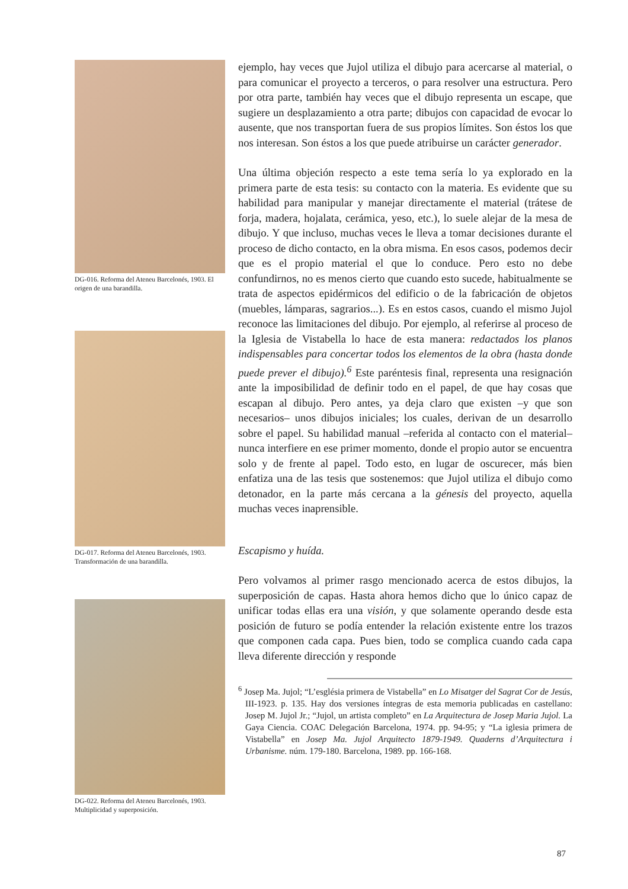DG-016. Reforma del Ateneu Barcelonés, 1903. El origen de una barandilla.
DG-017. Reforma del Ateneu Barcelonés, 1903. Transformación de una barandilla.
DG-022. Reforma del Ateneu Barcelonés, 1903. Multiplicidad y superposición.
ejemplo, hay veces que Jujol utiliza el dibujo para acercarse al material, o para comunicar el proyecto a terceros, o para resolver una estructura. Pero por otra parte, también hay veces que el dibujo representa un escape, que sugiere un desplazamiento a otra parte; dibujos con capacidad de evocar lo ausente, que nos transportan fuera de sus propios límites. Son éstos los que nos interesan. Son éstos a los que puede atribuirse un carácter generador.
Una última objeción respecto a este tema sería lo ya explorado en la primera parte de esta tesis: su contacto con la materia. Es evidente que su habilidad para manipular y manejar directamente el material (trátese de forja, madera, hojalata, cerámica, yeso, etc.), lo suele alejar de la mesa de dibujo. Y que incluso, muchas veces le lleva a tomar decisiones durante el proceso de dicho contacto, en la obra misma. En esos casos, podemos decir que es el propio material el que lo conduce. Pero esto no debe confundirnos, no es menos cierto que cuando esto sucede, habitualmente se trata de aspectos epidérmicos del edificio o de la fabricación de objetos (muebles, lámparas, sagrarios...). Es en estos casos, cuando el mismo Jujol reconoce las limitaciones del dibujo. Por ejemplo, al referirse al proceso de la Iglesia de Vistabella lo hace de esta manera: redactados los planos indispensables para concertar todos los elementos de la obra (hasta donde puede prever el dibujo).<sup>6</sup> Este paréntesis final, representa una resignación ante la imposibilidad de definir todo en el papel, de que hay cosas que escapan al dibujo. Pero antes, ya deja claro que existen –y que son necesarios– unos dibujos iniciales; los cuales, derivan de un desarrollo sobre el papel. Su habilidad manual –referida al contacto con el material– nunca interfiere en ese primer momento, donde el propio autor se encuentra solo y de frente al papel. Todo esto, en lugar de oscurecer, más bien enfatiza una de las tesis que sostenemos: que Jujol utiliza el dibujo como detonador, en la parte más cercana a la génesis del proyecto, aquella muchas veces inaprensible.
Escapismo y huída.
Pero volvamos al primer rasgo mencionado acerca de estos dibujos, la superposición de capas. Hasta ahora hemos dicho que lo único capaz de unificar todas ellas era una visión, y que solamente operando desde esta posición de futuro se podía entender la relación existente entre los trazos que componen cada capa. Pues bien, todo se complica cuando cada capa lleva diferente dirección y responde
<sup>6</sup> Josep Ma. Jujol; “L’església primera de Vistabella” en Lo Misatger del Sagrat Cor de Jesús, III-1923. p. 135. Hay dos versiones íntegras de esta memoria publicadas en castellano: Josep M. Jujol Jr.; “Jujol, un artista completo” en La Arquitectura de Josep Maria Jujol. La Gaya Ciencia. COAC Delegación Barcelona, 1974. pp. 94-95; y “La iglesia primera de Vistabella” en Josep Ma. Jujol Arquitecto 1879-1949. Quaderns d’Arquitectura i Urbanisme. núm. 179-180. Barcelona, 1989. pp. 166-168.
87